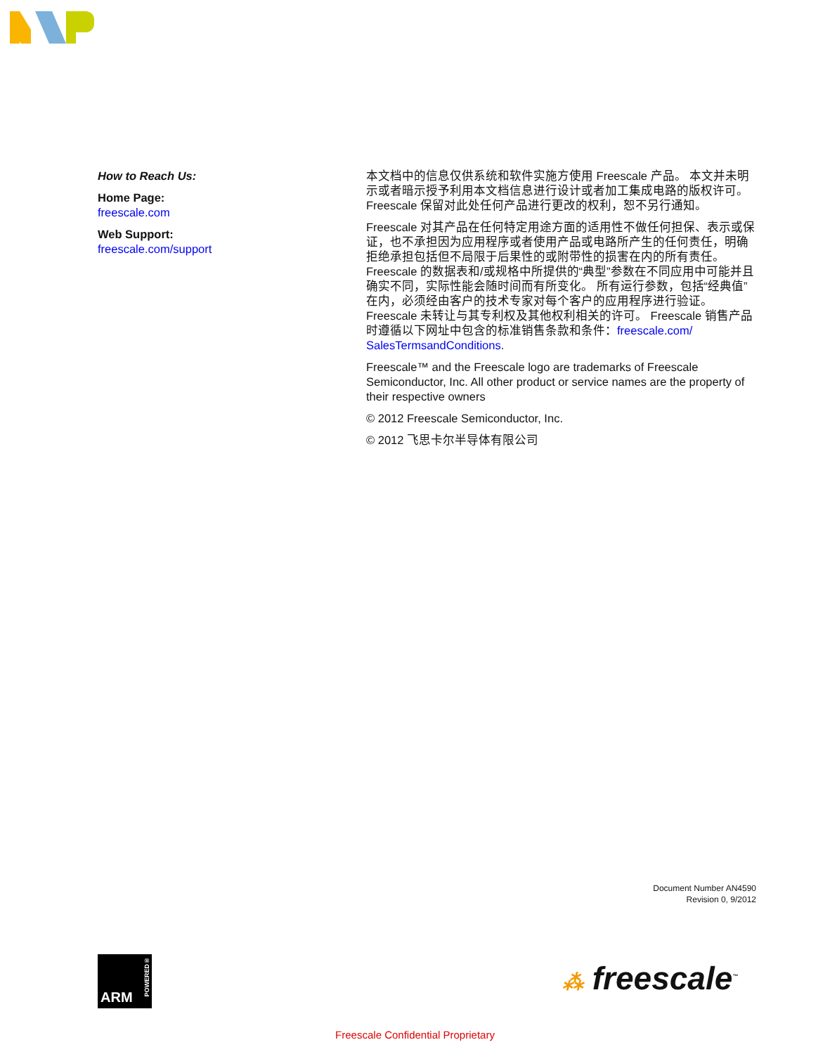How to Reach Us:
Home Page:
freescale.com
Web Support:
freescale.com/support
本文档中的信息仅供系统和软件实施方使用 Freescale 产品。 本文并未明示或者暗示授予利用本文档信息进行设计或者加工集成电路的版权许可。 Freescale 保留对此处任何产品进行更改的权利，恕不另行通知。
Freescale 对其产品在任何特定用途方面的适用性不做任何担保、表示或保证，也不承担因为应用程序或者使用产品或电路所产生的任何责任，明确拒绝承担包括但不局限于后果性的或附带性的损害在内的所有责任。 Freescale 的数据表和/或规格中所提供的“典型”参数在不同应用中可能并且确实不同，实际性能会随时间而有所变化。 所有运行参数，包括“经典值”在内，必须经由客户的技术专家对每个客户的应用程序进行验证。 Freescale 未转让与其专利权及其他权利相关的许可。 Freescale 销售产品时遵循以下网址中包含的标准销售条款和条件：freescale.com/ SalesTermsandConditions.
Freescale™ and the Freescale logo are trademarks of Freescale Semiconductor, Inc. All other product or service names are the property of their respective owners
© 2012 Freescale Semiconductor, Inc.
© 2012 飞思卡尔半导体有限公司
Document Number AN4590
Revision 0, 9/2012
ARM
POWERED®
⁂ freescale<sup>™</sup>
Freescale Confidential Proprietary